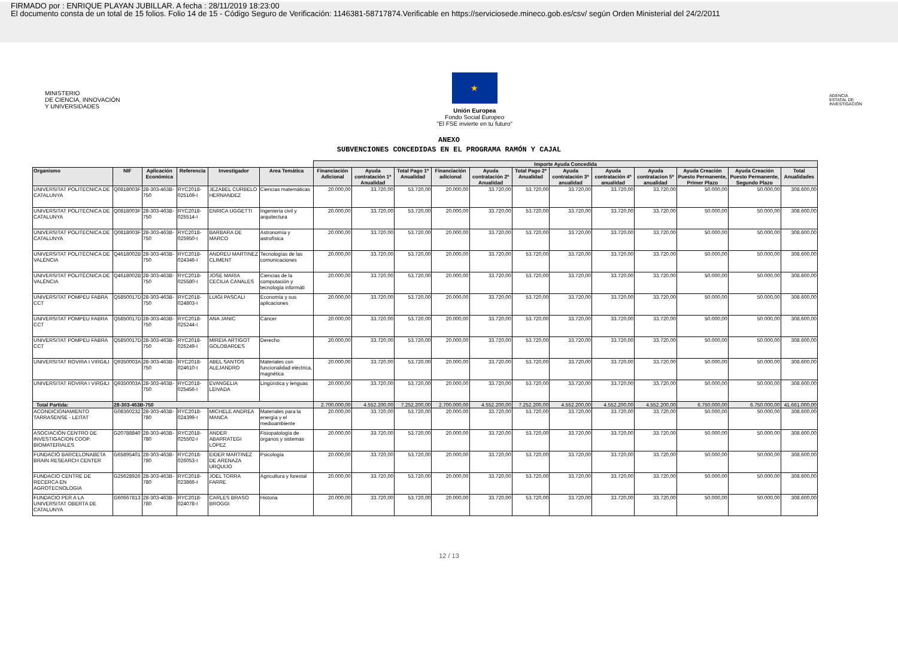FIRMADO por : ENRIQUE PLAYAN JUBILLAR. A fecha : 28/11/2019 18:23:00
El documento consta de un total de 15 folios. Folio 14 de 15 - Código Seguro de Verificación: 1146381-58717874.Verificable en https://serviciosede.mineco.gob.es/csv/ según Orden Ministerial del 24/2/2011
MINISTERIO
DE CIENCIA, INNOVACIÓN
Y UNIVERSIDADES
★
Unión Europea
Fondo Social Europeo
"El FSE invierte en tu futuro"
AGENCIA
ESTATAL DE
INVESTIGACIÓN
ANEXO
SUBVENCIONES CONCEDIDAS EN EL PROGRAMA RAMÓN Y CAJAL
| | | | | | | Importe Ayuda Concedida | | | | | | | | | | | |
| --- | --- | --- | --- | --- | --- | --- | --- | --- | --- | --- | --- | --- | --- | --- | --- | --- | --- |
| Organismo | NIF | Aplicación Económica | Referencia | Investigador | Area Temática | Financiación Adicional | Ayuda contratación 1ª Anualidad | Total Pago 1ª Anualidad | Financiación adicional | Ayuda contratación 2ª Anualidad | Total Pago 2ª Anualidad | Ayuda contratación 3ª anualidad | Ayuda contratación 4ª anualidad | Ayuda contratacion 5ª anualidad | Ayuda Creación Puesto Permanente, Primer Plazo | Ayuda Creación Puesto Permanente, Segundo Plazo | Total Anualidades |
| UNIVERSITAT POLITECNICA DE CATALUNYA | Q0818003F | 28-303-463B-750 | RYC2018-025169-I | JEZABEL CURBELO HERNANDEZ | Ciencias matemáticas | 20.000,00 | 33.720,00 | 53.720,00 | 20.000,00 | 33.720,00 | 53.720,00 | 33.720,00 | 33.720,00 | 33.720,00 | 50.000,00 | 50.000,00 | 308.600,00 |
| UNIVERSITAT POLITECNICA DE CATALUNYA | Q0818003F | 28-303-463B-750 | RYC2018-025514-I | ENRICA UGGETTI | Ingeniería civil y arquitectura | 20.000,00 | 33.720,00 | 53.720,00 | 20.000,00 | 33.720,00 | 53.720,00 | 33.720,00 | 33.720,00 | 33.720,00 | 50.000,00 | 50.000,00 | 308.600,00 |
| UNIVERSITAT POLITECNICA DE CATALUNYA | Q0818003F | 28-303-463B-750 | RYC2018-025950-I | BARBARA DE MARCO | Astronomía y astrofísica | 20.000,00 | 33.720,00 | 53.720,00 | 20.000,00 | 33.720,00 | 53.720,00 | 33.720,00 | 33.720,00 | 33.720,00 | 50.000,00 | 50.000,00 | 308.600,00 |
| UNIVERSITAT POLITÈCNICA DE VALÈNCIA | Q4618002B | 28-303-463B-750 | RYC2018-024346-I | ANDREU MARTINEZ CLIMENT | Tecnologías de las comunicaciones | 20.000,00 | 33.720,00 | 53.720,00 | 20.000,00 | 33.720,00 | 53.720,00 | 33.720,00 | 33.720,00 | 33.720,00 | 50.000,00 | 50.000,00 | 308.600,00 |
| UNIVERSITAT POLITÈCNICA DE VALÈNCIA | Q4618002B | 28-303-463B-750 | RYC2018-025580-I | JOSE MARIA CECILIA CANALES | Ciencias de la computación y tecnología informáti | 20.000,00 | 33.720,00 | 53.720,00 | 20.000,00 | 33.720,00 | 53.720,00 | 33.720,00 | 33.720,00 | 33.720,00 | 50.000,00 | 50.000,00 | 308.600,00 |
| UNIVERSITAT POMPEU FABRA CCT | Q5850017D | 28-303-463B-750 | RYC2018-024803-I | LUIGI PASCALI | Economía y sus aplicaciones | 20.000,00 | 33.720,00 | 53.720,00 | 20.000,00 | 33.720,00 | 53.720,00 | 33.720,00 | 33.720,00 | 33.720,00 | 50.000,00 | 50.000,00 | 308.600,00 |
| UNIVERSITAT POMPEU FABRA CCT | Q5850017D | 28-303-463B-750 | RYC2018-025244-I | ANA JANIC | Cáncer | 20.000,00 | 33.720,00 | 53.720,00 | 20.000,00 | 33.720,00 | 53.720,00 | 33.720,00 | 33.720,00 | 33.720,00 | 50.000,00 | 50.000,00 | 308.600,00 |
| UNIVERSITAT POMPEU FABRA CCT | Q5850017D | 28-303-463B-750 | RYC2018-026249-I | MIREIA ARTIGOT GOLOBARDES | Derecho | 20.000,00 | 33.720,00 | 53.720,00 | 20.000,00 | 33.720,00 | 53.720,00 | 33.720,00 | 33.720,00 | 33.720,00 | 50.000,00 | 50.000,00 | 308.600,00 |
| UNIVERSITAT ROVIRA I VIRGILI | Q9350003A | 28-303-463B-750 | RYC2018-024610-I | ABEL SANTOS ALEJANDRO | Materiales con funcionalidad eléctrica, magnética | 20.000,00 | 33.720,00 | 53.720,00 | 20.000,00 | 33.720,00 | 53.720,00 | 33.720,00 | 33.720,00 | 33.720,00 | 50.000,00 | 50.000,00 | 308.600,00 |
| UNIVERSITAT ROVIRA I VIRGILI | Q9350003A | 28-303-463B-750 | RYC2018-025456-I | EVANGELIA LEIVADA | Lingüística y lenguas | 20.000,00 | 33.720,00 | 53.720,00 | 20.000,00 | 33.720,00 | 53.720,00 | 33.720,00 | 33.720,00 | 33.720,00 | 50.000,00 | 50.000,00 | 308.600,00 |
| Total Partida: | 28-303-463B-750 | | | | | 2.700.000,00 | 4.552.200,00 | 7.252.200,00 | 2.700.000,00 | 4.552.200,00 | 7.252.200,00 | 4.552.200,00 | 4.552.200,00 | 4.552.200,00 | 6.750.000,00 | 6.750.000,00 | 41.661.000,00 |
| ACONDICIONAMIENTO TARRASENSE - LEITAT | G08360232 | 28-303-463B-780 | RYC2018-024399-I | MICHELE ANDREA MANCA | Materiales para la energía y el medioambiente | 20.000,00 | 33.720,00 | 53.720,00 | 20.000,00 | 33.720,00 | 53.720,00 | 33.720,00 | 33.720,00 | 33.720,00 | 50.000,00 | 50.000,00 | 308.600,00 |
| ASOCIACIÓN CENTRO DE INVESTIGACION COOP. BIOMATERIALES | G20788840 | 28-303-463B-780 | RYC2018-025502-I | ANDER ABARRATEGI LOPEZ | Fisiopatología de órganos y sistemas | 20.000,00 | 33.720,00 | 53.720,00 | 20.000,00 | 33.720,00 | 53.720,00 | 33.720,00 | 33.720,00 | 33.720,00 | 50.000,00 | 50.000,00 | 308.600,00 |
| FUNDACIÓ BARCELONABETA BRAIN RESEARCH CENTER | G65895401 | 28-303-463B-780 | RYC2018-026053-I | EIDER MARTINEZ DE ARENAZA URQUIJO | Psicología | 20.000,00 | 33.720,00 | 53.720,00 | 20.000,00 | 33.720,00 | 53.720,00 | 33.720,00 | 33.720,00 | 33.720,00 | 50.000,00 | 50.000,00 | 308.600,00 |
| FUNDACIO CENTRE DE RECERCA EN AGROTECNOLOGIA | G25628926 | 28-303-463B-780 | RYC2018-023866-I | JOEL TORRA FARRE | Agricultura y forestal | 20.000,00 | 33.720,00 | 53.720,00 | 20.000,00 | 33.720,00 | 53.720,00 | 33.720,00 | 33.720,00 | 33.720,00 | 50.000,00 | 50.000,00 | 308.600,00 |
| FUNDACIO PER A LA UNIVERSITAT OBERTA DE CATALUNYA | G60667813 | 28-303-463B-780 | RYC2018-024078-I | CARLES BRASO BROGGI | Historia | 20.000,00 | 33.720,00 | 53.720,00 | 20.000,00 | 33.720,00 | 53.720,00 | 33.720,00 | 33.720,00 | 33.720,00 | 50.000,00 | 50.000,00 | 308.600,00 |
12 / 13